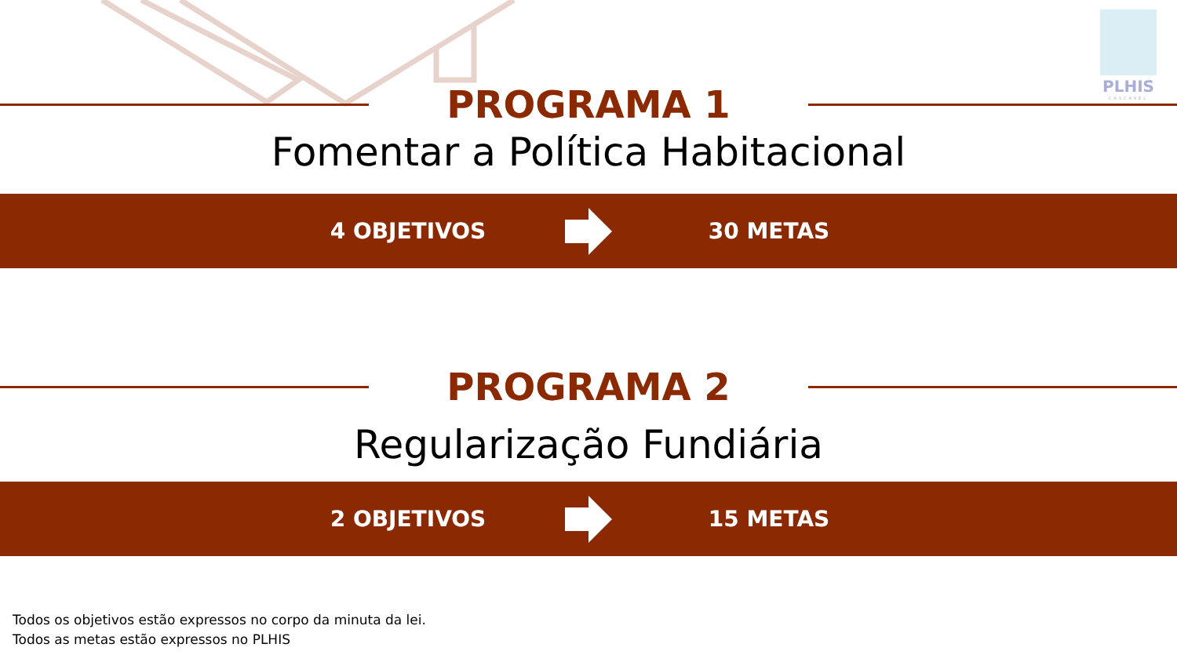PLHIS
CASCAVEL
PROGRAMA 1
Fomentar a Política Habitacional
4 OBJETIVOS 30 METAS
PROGRAMA 2
Regularização Fundiária
2 OBJETIVOS 15 METAS
Todos os objetivos estão expressos no corpo da minuta da lei.
Todos as metas estão expressos no PLHIS